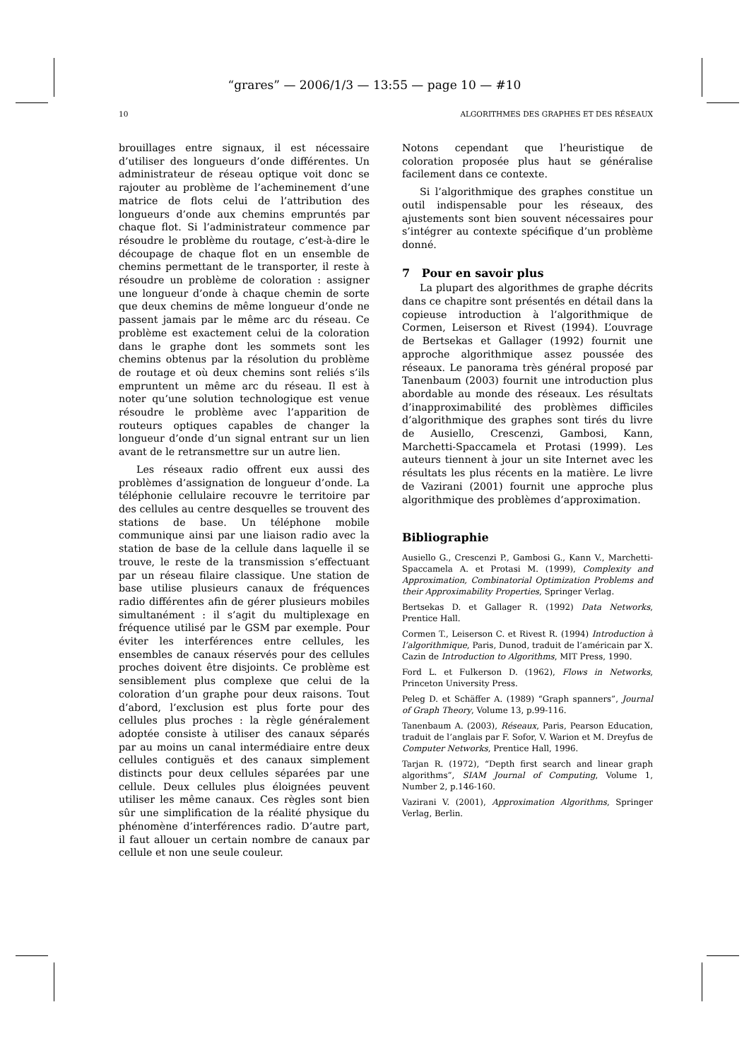“grares” — 2006/1/3 — 13:55 — page 10 — #10
10 ALGORITHMES DES GRAPHES ET DES RÉSEAUX
brouillages entre signaux, il est nécessaire d’utiliser des longueurs d’onde différentes. Un administrateur de réseau optique voit donc se rajouter au problème de l’acheminement d’une matrice de flots celui de l’attribution des longueurs d’onde aux chemins empruntés par chaque flot. Si l’administrateur commence par résoudre le problème du routage, c’est-à-dire le découpage de chaque flot en un ensemble de chemins permettant de le transporter, il reste à résoudre un problème de coloration : assigner une longueur d’onde à chaque chemin de sorte que deux chemins de même longueur d’onde ne passent jamais par le même arc du réseau. Ce problème est exactement celui de la coloration dans le graphe dont les sommets sont les chemins obtenus par la résolution du problème de routage et où deux chemins sont reliés s’ils empruntent un même arc du réseau. Il est à noter qu’une solution technologique est venue résoudre le problème avec l’apparition de routeurs optiques capables de changer la longueur d’onde d’un signal entrant sur un lien avant de le retransmettre sur un autre lien.
Les réseaux radio offrent eux aussi des problèmes d’assignation de longueur d’onde. La téléphonie cellulaire recouvre le territoire par des cellules au centre desquelles se trouvent des stations de base. Un téléphone mobile communique ainsi par une liaison radio avec la station de base de la cellule dans laquelle il se trouve, le reste de la transmission s’effectuant par un réseau filaire classique. Une station de base utilise plusieurs canaux de fréquences radio différentes afin de gérer plusieurs mobiles simultanément : il s’agit du multiplexage en fréquence utilisé par le GSM par exemple. Pour éviter les interférences entre cellules, les ensembles de canaux réservés pour des cellules proches doivent être disjoints. Ce problème est sensiblement plus complexe que celui de la coloration d’un graphe pour deux raisons. Tout d’abord, l’exclusion est plus forte pour des cellules plus proches : la règle généralement adoptée consiste à utiliser des canaux séparés par au moins un canal intermédiaire entre deux cellules contiguës et des canaux simplement distincts pour deux cellules séparées par une cellule. Deux cellules plus éloignées peuvent utiliser les même canaux. Ces règles sont bien sûr une simplification de la réalité physique du phénomène d’interférences radio. D’autre part, il faut allouer un certain nombre de canaux par cellule et non une seule couleur.
Notons cependant que l’heuristique de coloration proposée plus haut se généralise facilement dans ce contexte.
Si l’algorithmique des graphes constitue un outil indispensable pour les réseaux, des ajustements sont bien souvent nécessaires pour s’intégrer au contexte spécifique d’un problème donné.
7 Pour en savoir plus
La plupart des algorithmes de graphe décrits dans ce chapitre sont présentés en détail dans la copieuse introduction à l’algorithmique de Cormen, Leiserson et Rivest (1994). L’ouvrage de Bertsekas et Gallager (1992) fournit une approche algorithmique assez poussée des réseaux. Le panorama très général proposé par Tanenbaum (2003) fournit une introduction plus abordable au monde des réseaux. Les résultats d’inapproximabilité des problèmes difficiles d’algorithmique des graphes sont tirés du livre de Ausiello, Crescenzi, Gambosi, Kann, Marchetti-Spaccamela et Protasi (1999). Les auteurs tiennent à jour un site Internet avec les résultats les plus récents en la matière. Le livre de Vazirani (2001) fournit une approche plus algorithmique des problèmes d’approximation.
Bibliographie
Ausiello G., Crescenzi P., Gambosi G., Kann V., Marchetti-Spaccamela A. et Protasi M. (1999), Complexity and Approximation, Combinatorial Optimization Problems and their Approximability Properties, Springer Verlag.
Bertsekas D. et Gallager R. (1992) Data Networks, Prentice Hall.
Cormen T., Leiserson C. et Rivest R. (1994) Introduction à l’algorithmique, Paris, Dunod, traduit de l’américain par X. Cazin de Introduction to Algorithms, MIT Press, 1990.
Ford L. et Fulkerson D. (1962), Flows in Networks, Princeton University Press.
Peleg D. et Schäffer A. (1989) “Graph spanners”, Journal of Graph Theory, Volume 13, p.99-116.
Tanenbaum A. (2003), Réseaux, Paris, Pearson Education, traduit de l’anglais par F. Sofor, V. Warion et M. Dreyfus de Computer Networks, Prentice Hall, 1996.
Tarjan R. (1972), “Depth first search and linear graph algorithms”, SIAM Journal of Computing, Volume 1, Number 2, p.146-160.
Vazirani V. (2001), Approximation Algorithms, Springer Verlag, Berlin.